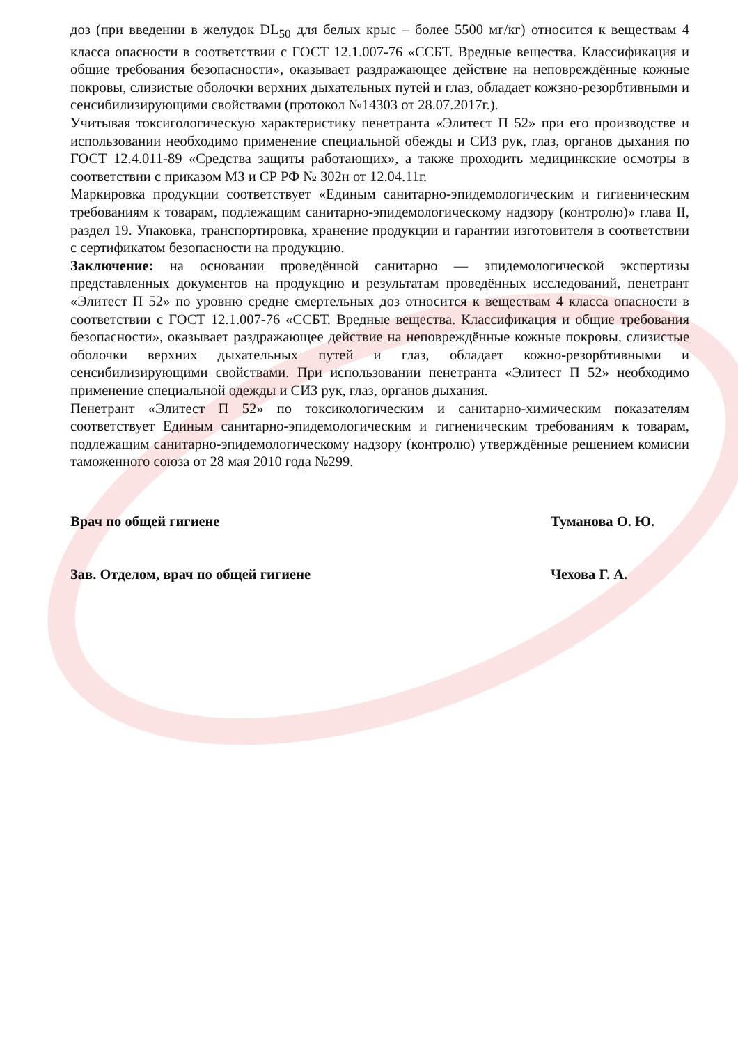доз (при введении в желудок DL<sub>50</sub> для белых крыс – более 5500 мг/кг) относится к веществам 4 класса опасности в соответствии с ГОСТ 12.1.007-76 «ССБТ. Вредные вещества. Классификация и общие требования безопасности», оказывает раздражающее действие на неповреждённые кожные покровы, слизистые оболочки верхних дыхательных путей и глаз, обладает кожзно-резорбтивными и сенсибилизирующими свойствами (протокол №14303 от 28.07.2017г.).
Учитывая токсигологическую характеристику пенетранта «Элитест П 52» при его производстве и использовании необходимо применение специальной обежды и СИЗ рук, глаз, органов дыхания по ГОСТ 12.4.011-89 «Средства защиты работающих», а также проходить медицинкские осмотры в соответствии с приказом МЗ и СР РФ № 302н от 12.04.11г.
Маркировка продукции соответствует «Единым санитарно-эпидемологическим и гигиеническим требованиям к товарам, подлежащим санитарно-эпидемологическому надзору (контролю)» глава II, раздел 19. Упаковка, транспортировка, хранение продукции и гарантии изготовителя в соответствии с сертификатом безопасности на продукцию.
Заключение: на основании проведённой санитарно — эпидемологической экспертизы представленных документов на продукцию и результатам проведённых исследований, пенетрант «Элитест П 52» по уровню средне смертельных доз относится к веществам 4 класса опасности в соответствии с ГОСТ 12.1.007-76 «ССБТ. Вредные вещества. Классификация и общие требования безопасности», оказывает раздражающее действие на неповреждённые кожные покровы, слизистые оболочки верхних дыхательных путей и глаз, обладает кожно-резорбтивными и сенсибилизирующими свойствами. При использовании пенетранта «Элитест П 52» необходимо применение специальной одежды и СИЗ рук, глаз, органов дыхания.
Пенетрант «Элитест П 52» по токсикологическим и санитарно-химическим показателям соответствует Единым санитарно-эпидемологическим и гигиеническим требованиям к товарам, подлежащим санитарно-эпидемологическому надзору (контролю) утверждённые решением комисии таможенного союза от 28 мая 2010 года №299.
Врач по общей гигиене Туманова О. Ю.
Зав. Отделом, врач по общей гигиене Чехова Г. А.